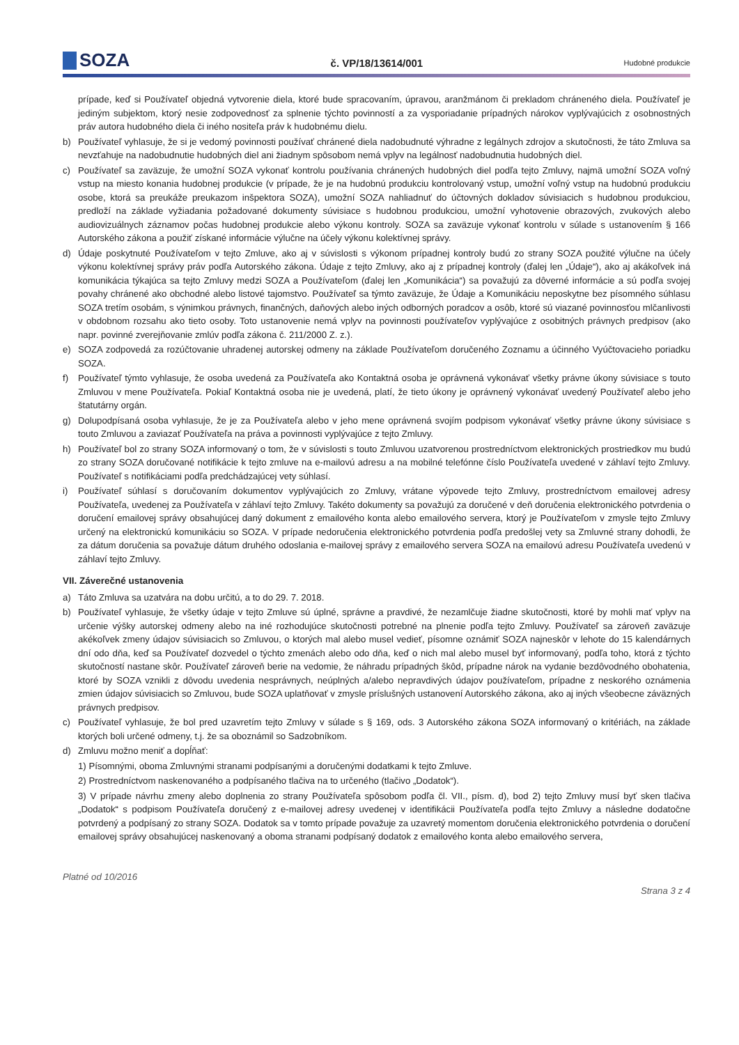SOZA
č. VP/18/13614/001
Hudobné produkcie
prípade, keď si Používateľ objedná vytvorenie diela, ktoré bude spracovaním, úpravou, aranžmánom či prekladom chráneného diela. Používateľ je jediným subjektom, ktorý nesie zodpovednosť za splnenie týchto povinností a za vysporiadanie prípadných nárokov vyplývajúcich z osobnostných práv autora hudobného diela či iného nositeľa práv k hudobnému dielu.
b) Používateľ vyhlasuje, že si je vedomý povinnosti používať chránené diela nadobudnuté výhradne z legálnych zdrojov a skutočnosti, že táto Zmluva sa nevzťahuje na nadobudnutie hudobných diel ani žiadnym spôsobom nemá vplyv na legálnosť nadobudnutia hudobných diel.
c) Používateľ sa zaväzuje, že umožní SOZA vykonať kontrolu používania chránených hudobných diel podľa tejto Zmluvy, najmä umožní SOZA voľný vstup na miesto konania hudobnej produkcie (v prípade, že je na hudobnú produkciu kontrolovaný vstup, umožní voľný vstup na hudobnú produkciu osobe, ktorá sa preukáže preukazom inšpektora SOZA), umožní SOZA nahliadnuť do účtovných dokladov súvisiacich s hudobnou produkciou, predloží na základe vyžiadania požadované dokumenty súvisiace s hudobnou produkciou, umožní vyhotovenie obrazových, zvukových alebo audiovizuálnych záznamov počas hudobnej produkcie alebo výkonu kontroly. SOZA sa zaväzuje vykonať kontrolu v súlade s ustanovením § 166 Autorského zákona a použiť získané informácie výlučne na účely výkonu kolektívnej správy.
d) Údaje poskytnuté Používateľom v tejto Zmluve, ako aj v súvislosti s výkonom prípadnej kontroly budú zo strany SOZA použité výlučne na účely výkonu kolektívnej správy práv podľa Autorského zákona. Údaje z tejto Zmluvy, ako aj z prípadnej kontroly (ďalej len „Údaje“), ako aj akákoľvek iná komunikácia týkajúca sa tejto Zmluvy medzi SOZA a Používateľom (ďalej len „Komunikácia“) sa považujú za dôverné informácie a sú podľa svojej povahy chránené ako obchodné alebo listové tajomstvo. Používateľ sa týmto zaväzuje, že Údaje a Komunikáciu neposkytne bez písomného súhlasu SOZA tretím osobám, s výnimkou právnych, finančných, daňových alebo iných odborných poradcov a osôb, ktoré sú viazané povinnosťou mlčanlivosti v obdobnom rozsahu ako tieto osoby. Toto ustanovenie nemá vplyv na povinnosti používateľov vyplývajúce z osobitných právnych predpisov (ako napr. povinné zverejňovanie zmlúv podľa zákona č. 211/2000 Z. z.).
e) SOZA zodpovedá za rozúčtovanie uhradenej autorskej odmeny na základe Používateľom doručeného Zoznamu a účinného Vyúčtovacieho poriadku SOZA.
f) Používateľ týmto vyhlasuje, že osoba uvedená za Používateľa ako Kontaktná osoba je oprávnená vykonávať všetky právne úkony súvisiace s touto Zmluvou v mene Používateľa. Pokiaľ Kontaktná osoba nie je uvedená, platí, že tieto úkony je oprávnený vykonávať uvedený Používateľ alebo jeho štatutárny orgán.
g) Dolupodpísaná osoba vyhlasuje, že je za Používateľa alebo v jeho mene oprávnená svojím podpisom vykonávať všetky právne úkony súvisiace s touto Zmluvou a zaviazať Používateľa na práva a povinnosti vyplývajúce z tejto Zmluvy.
h) Používateľ bol zo strany SOZA informovaný o tom, že v súvislosti s touto Zmluvou uzatvorenou prostredníctvom elektronických prostriedkov mu budú zo strany SOZA doručované notifikácie k tejto zmluve na e-mailovú adresu a na mobilné telefónne číslo Používateľa uvedené v záhlaví tejto Zmluvy. Používateľ s notifikáciami podľa predchádzajúcej vety súhlasí.
i) Používateľ súhlasí s doručovaním dokumentov vyplývajúcich zo Zmluvy, vrátane výpovede tejto Zmluvy, prostredníctvom emailovej adresy Používateľa, uvedenej za Používateľa v záhlaví tejto Zmluvy. Takéto dokumenty sa považujú za doručené v deň doručenia elektronického potvrdenia o doručení emailovej správy obsahujúcej daný dokument z emailového konta alebo emailového servera, ktorý je Používateľom v zmysle tejto Zmluvy určený na elektronickú komunikáciu so SOZA. V prípade nedoručenia elektronického potvrdenia podľa predošlej vety sa Zmluvné strany dohodli, že za dátum doručenia sa považuje dátum druhého odoslania e-mailovej správy z emailového servera SOZA na emailovú adresu Používateľa uvedenú v záhlaví tejto Zmluvy.
VII. Záverečné ustanovenia
a) Táto Zmluva sa uzatvára na dobu určitú, a to do 29. 7. 2018.
b) Používateľ vyhlasuje, že všetky údaje v tejto Zmluve sú úplné, správne a pravdivé, že nezamlčuje žiadne skutočnosti, ktoré by mohli mať vplyv na určenie výšky autorskej odmeny alebo na iné rozhodujúce skutočnosti potrebné na plnenie podľa tejto Zmluvy. Používateľ sa zároveň zaväzuje akékoľvek zmeny údajov súvisiacich so Zmluvou, o ktorých mal alebo musel vedieť, písomne oznámiť SOZA najneskôr v lehote do 15 kalendárnych dní odo dňa, keď sa Používateľ dozvedel o týchto zmenách alebo odo dňa, keď o nich mal alebo musel byť informovaný, podľa toho, ktorá z týchto skutočností nastane skôr. Používateľ zároveň berie na vedomie, že náhradu prípadných škôd, prípadne nárok na vydanie bezdôvodného obohatenia, ktoré by SOZA vznikli z dôvodu uvedenia nesprávnych, neúplných a/alebo nepravdivých údajov používateľom, prípadne z neskorého oznámenia zmien údajov súvisiacich so Zmluvou, bude SOZA uplatňovať v zmysle príslušných ustanovení Autorského zákona, ako aj iných všeobecne záväzných právnych predpisov.
c) Používateľ vyhlasuje, že bol pred uzavretím tejto Zmluvy v súlade s § 169, ods. 3 Autorského zákona SOZA informovaný o kritériách, na základe ktorých boli určené odmeny, t.j. že sa oboznámil so Sadzobníkom.
d) Zmluvu možno meniť a dopĺňať:
1) Písomnými, oboma Zmluvnými stranami podpísanými a doručenými dodatkami k tejto Zmluve.
2) Prostredníctvom naskenovaného a podpísaného tlačiva na to určeného (tlačivo „Dodatok“).
3) V prípade návrhu zmeny alebo doplnenia zo strany Používateľa spôsobom podľa čl. VII., písm. d), bod 2) tejto Zmluvy musí byť sken tlačiva „Dodatok“ s podpisom Používateľa doručený z e-mailovej adresy uvedenej v identifikácii Používateľa podľa tejto Zmluvy a následne dodatočne potvrdený a podpísaný zo strany SOZA. Dodatok sa v tomto prípade považuje za uzavretý momentom doručenia elektronického potvrdenia o doručení emailovej správy obsahujúcej naskenovaný a oboma stranami podpísaný dodatok z emailového konta alebo emailového servera,
Platné od 10/2016 Strana 3 z 4